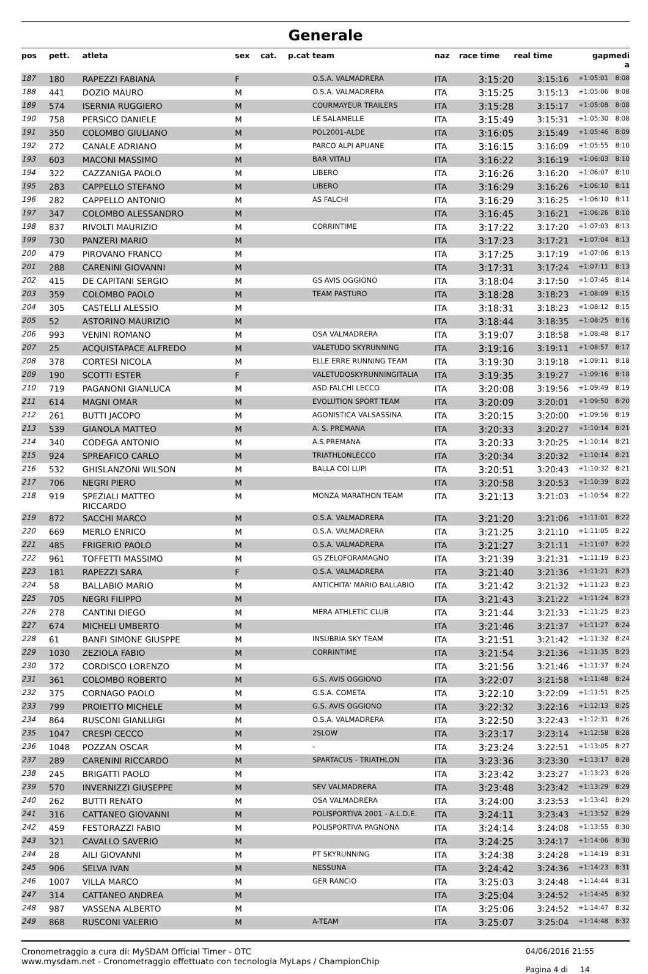Generale
| pos | pett. | atleta | sex | cat. | p.cat | team | naz | race time | real time | gap | medi a |
| --- | --- | --- | --- | --- | --- | --- | --- | --- | --- | --- | --- |
| 187 | 180 | RAPEZZI FABIANA | F | | | O.S.A. VALMADRERA | ITA | 3:15:20 | 3:15:16 | +1:05:01 | 8:08 |
| 188 | 441 | DOZIO MAURO | M | | | O.S.A. VALMADRERA | ITA | 3:15:25 | 3:15:13 | +1:05:06 | 8:08 |
| 189 | 574 | ISERNIA RUGGIERO | M | | | COURMAYEUR TRAILERS | ITA | 3:15:28 | 3:15:17 | +1:05:08 | 8:08 |
| 190 | 758 | PERSICO DANIELE | M | | | LE SALAMELLE | ITA | 3:15:49 | 3:15:31 | +1:05:30 | 8:08 |
| 191 | 350 | COLOMBO GIULIANO | M | | | POL2001-ALDE | ITA | 3:16:05 | 3:15:49 | +1:05:46 | 8:09 |
| 192 | 272 | CANALE ADRIANO | M | | | PARCO ALPI APUANE | ITA | 3:16:15 | 3:16:09 | +1:05:55 | 8:10 |
| 193 | 603 | MACONI MASSIMO | M | | | BAR VITALI | ITA | 3:16:22 | 3:16:19 | +1:06:03 | 8:10 |
| 194 | 322 | CAZZANIGA PAOLO | M | | | LIBERO | ITA | 3:16:26 | 3:16:20 | +1:06:07 | 8:10 |
| 195 | 283 | CAPPELLO STEFANO | M | | | LIBERO | ITA | 3:16:29 | 3:16:26 | +1:06:10 | 8:11 |
| 196 | 282 | CAPPELLO ANTONIO | M | | | AS FALCHI | ITA | 3:16:29 | 3:16:25 | +1:06:10 | 8:11 |
| 197 | 347 | COLOMBO ALESSANDRO | M | | | | ITA | 3:16:45 | 3:16:21 | +1:06:26 | 8:10 |
| 198 | 837 | RIVOLTI MAURIZIO | M | | | CORRINTIME | ITA | 3:17:22 | 3:17:20 | +1:07:03 | 8:13 |
| 199 | 730 | PANZERI MARIO | M | | | | ITA | 3:17:23 | 3:17:21 | +1:07:04 | 8:13 |
| 200 | 479 | PIROVANO FRANCO | M | | | | ITA | 3:17:25 | 3:17:19 | +1:07:06 | 8:13 |
| 201 | 288 | CARENINI GIOVANNI | M | | | | ITA | 3:17:31 | 3:17:24 | +1:07:11 | 8:13 |
| 202 | 415 | DE CAPITANI SERGIO | M | | | GS AVIS OGGIONO | ITA | 3:18:04 | 3:17:50 | +1:07:45 | 8:14 |
| 203 | 359 | COLOMBO PAOLO | M | | | TEAM PASTURO | ITA | 3:18:28 | 3:18:23 | +1:08:09 | 8:15 |
| 204 | 305 | CASTELLI ALESSIO | M | | | | ITA | 3:18:31 | 3:18:23 | +1:08:12 | 8:15 |
| 205 | 52 | ASTORINO MAURIZIO | M | | | | ITA | 3:18:44 | 3:18:35 | +1:08:25 | 8:16 |
| 206 | 993 | VENINI ROMANO | M | | | OSA VALMADRERA | ITA | 3:19:07 | 3:18:58 | +1:08:48 | 8:17 |
| 207 | 25 | ACQUISTAPACE ALFREDO | M | | | VALETUDO SKYRUNNING | ITA | 3:19:16 | 3:19:11 | +1:08:57 | 8:17 |
| 208 | 378 | CORTESI NICOLA | M | | | ELLE ERRE RUNNING TEAM | ITA | 3:19:30 | 3:19:18 | +1:09:11 | 8:18 |
| 209 | 190 | SCOTTI ESTER | F | | | VALETUDOSKYRUNNINGITALIA | ITA | 3:19:35 | 3:19:27 | +1:09:16 | 8:18 |
| 210 | 719 | PAGANONI GIANLUCA | M | | | ASD FALCHI LECCO | ITA | 3:20:08 | 3:19:56 | +1:09:49 | 8:19 |
| 211 | 614 | MAGNI OMAR | M | | | EVOLUTION SPORT TEAM | ITA | 3:20:09 | 3:20:01 | +1:09:50 | 8:20 |
| 212 | 261 | BUTTI JACOPO | M | | | AGONISTICA VALSASSINA | ITA | 3:20:15 | 3:20:00 | +1:09:56 | 8:19 |
| 213 | 539 | GIANOLA MATTEO | M | | | A. S. PREMANA | ITA | 3:20:33 | 3:20:27 | +1:10:14 | 8:21 |
| 214 | 340 | CODEGA ANTONIO | M | | | A.S.PREMANA | ITA | 3:20:33 | 3:20:25 | +1:10:14 | 8:21 |
| 215 | 924 | SPREAFICO CARLO | M | | | TRIATHLONLECCO | ITA | 3:20:34 | 3:20:32 | +1:10:14 | 8:21 |
| 216 | 532 | GHISLANZONI WILSON | M | | | BALLA COI LUPI | ITA | 3:20:51 | 3:20:43 | +1:10:32 | 8:21 |
| 217 | 706 | NEGRI PIERO | M | | | | ITA | 3:20:58 | 3:20:53 | +1:10:39 | 8:22 |
| 218 | 919 | SPEZIALI MATTEO RICCARDO | M | | | MONZA MARATHON TEAM | ITA | 3:21:13 | 3:21:03 | +1:10:54 | 8:22 |
| 219 | 872 | SACCHI MARCO | M | | | O.S.A. VALMADRERA | ITA | 3:21:20 | 3:21:06 | +1:11:01 | 8:22 |
| 220 | 669 | MERLO ENRICO | M | | | O.S.A. VALMADRERA | ITA | 3:21:25 | 3:21:10 | +1:11:05 | 8:22 |
| 221 | 485 | FRIGERIO PAOLO | M | | | O.S.A. VALMADRERA | ITA | 3:21:27 | 3:21:11 | +1:11:07 | 8:22 |
| 222 | 961 | TOFFETTI MASSIMO | M | | | GS ZELOFORAMAGNO | ITA | 3:21:39 | 3:21:31 | +1:11:19 | 8:23 |
| 223 | 181 | RAPEZZI SARA | F | | | O.S.A. VALMADRERA | ITA | 3:21:40 | 3:21:36 | +1:11:21 | 8:23 |
| 224 | 58 | BALLABIO MARIO | M | | | ANTICHITA' MARIO BALLABIO | ITA | 3:21:42 | 3:21:32 | +1:11:23 | 8:23 |
| 225 | 705 | NEGRI FILIPPO | M | | | | ITA | 3:21:43 | 3:21:22 | +1:11:24 | 8:23 |
| 226 | 278 | CANTINI DIEGO | M | | | MERA ATHLETIC CLUB | ITA | 3:21:44 | 3:21:33 | +1:11:25 | 8:23 |
| 227 | 674 | MICHELI UMBERTO | M | | | | ITA | 3:21:46 | 3:21:37 | +1:11:27 | 8:24 |
| 228 | 61 | BANFI SIMONE GIUSPPE | M | | | INSUBRIA SKY TEAM | ITA | 3:21:51 | 3:21:42 | +1:11:32 | 8:24 |
| 229 | 1030 | ZEZIOLA FABIO | M | | | CORRINTIME | ITA | 3:21:54 | 3:21:36 | +1:11:35 | 8:23 |
| 230 | 372 | CORDISCO LORENZO | M | | | | ITA | 3:21:56 | 3:21:46 | +1:11:37 | 8:24 |
| 231 | 361 | COLOMBO ROBERTO | M | | | G.S. AVIS OGGIONO | ITA | 3:22:07 | 3:21:58 | +1:11:48 | 8:24 |
| 232 | 375 | CORNAGO PAOLO | M | | | G.S.A. COMETA | ITA | 3:22:10 | 3:22:09 | +1:11:51 | 8:25 |
| 233 | 799 | PROIETTO MICHELE | M | | | G.S. AVIS OGGIONO | ITA | 3:22:32 | 3:22:16 | +1:12:13 | 8:25 |
| 234 | 864 | RUSCONI GIANLUIGI | M | | | O.S.A. VALMADRERA | ITA | 3:22:50 | 3:22:43 | +1:12:31 | 8:26 |
| 235 | 1047 | CRESPI CECCO | M | | | 2SLOW | ITA | 3:23:17 | 3:23:14 | +1:12:58 | 8:28 |
| 236 | 1048 | POZZAN OSCAR | M | | | - | ITA | 3:23:24 | 3:22:51 | +1:13:05 | 8:27 |
| 237 | 289 | CARENINI RICCARDO | M | | | SPARTACUS - TRIATHLON | ITA | 3:23:36 | 3:23:30 | +1:13:17 | 8:28 |
| 238 | 245 | BRIGATTI PAOLO | M | | | | ITA | 3:23:42 | 3:23:27 | +1:13:23 | 8:28 |
| 239 | 570 | INVERNIZZI GIUSEPPE | M | | | SEV VALMADRERA | ITA | 3:23:48 | 3:23:42 | +1:13:29 | 8:29 |
| 240 | 262 | BUTTI RENATO | M | | | OSA VALMADRERA | ITA | 3:24:00 | 3:23:53 | +1:13:41 | 8:29 |
| 241 | 316 | CATTANEO GIOVANNI | M | | | POLISPORTIVA 2001 - A.L.D.E. | ITA | 3:24:11 | 3:23:43 | +1:13:52 | 8:29 |
| 242 | 459 | FESTORAZZI FABIO | M | | | POLISPORTIVA PAGNONA | ITA | 3:24:14 | 3:24:08 | +1:13:55 | 8:30 |
| 243 | 321 | CAVALLO SAVERIO | M | | | | ITA | 3:24:25 | 3:24:17 | +1:14:06 | 8:30 |
| 244 | 28 | AILI GIOVANNI | M | | | PT SKYRUNNING | ITA | 3:24:38 | 3:24:28 | +1:14:19 | 8:31 |
| 245 | 906 | SELVA IVAN | M | | | NESSUNA | ITA | 3:24:42 | 3:24:36 | +1:14:23 | 8:31 |
| 246 | 1007 | VILLA MARCO | M | | | GER RANCIO | ITA | 3:25:03 | 3:24:48 | +1:14:44 | 8:31 |
| 247 | 314 | CATTANEO ANDREA | M | | | | ITA | 3:25:04 | 3:24:52 | +1:14:45 | 8:32 |
| 248 | 987 | VASSENA ALBERTO | M | | | | ITA | 3:25:06 | 3:24:52 | +1:14:47 | 8:32 |
| 249 | 868 | RUSCONI VALERIO | M | | | A-TEAM | ITA | 3:25:07 | 3:25:04 | +1:14:48 | 8:32 |
Cronometraggio a cura di: MySDAM Official Timer - OTC
www.mysdam.net - Cronometraggio effettuato con tecnologia MyLaps / ChampionChip
04/06/2016 21:55
Pagina 4 di 14